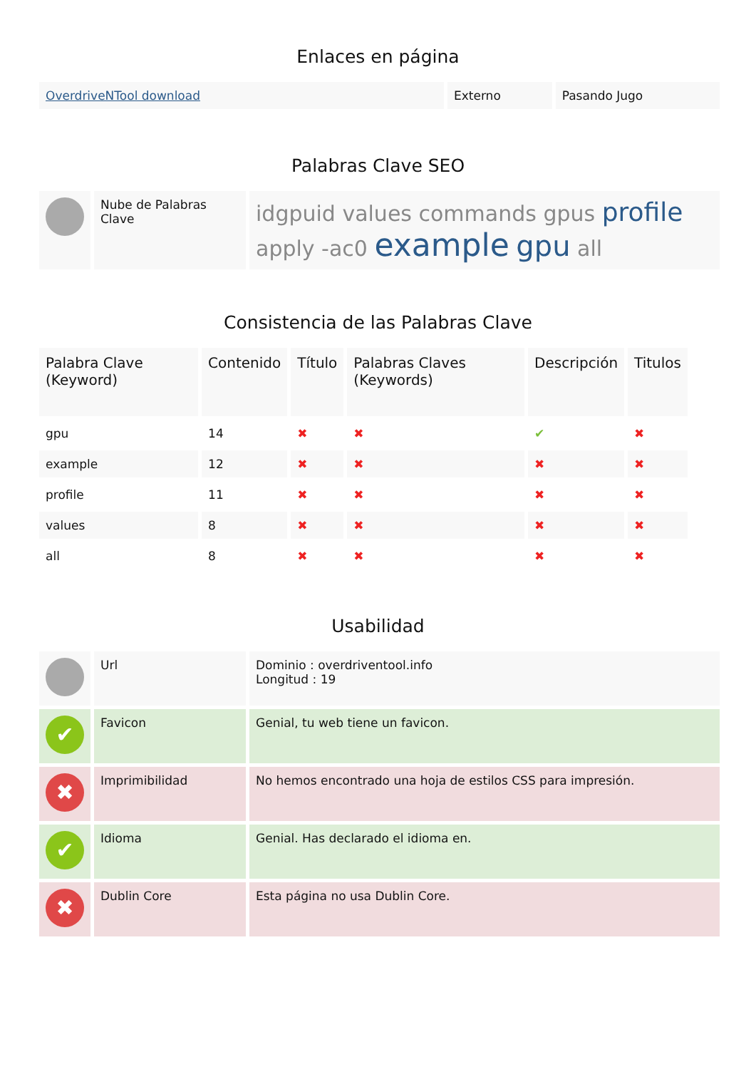Enlaces en página
| OverdriveNTool download | Externo | Pasando Jugo |
Palabras Clave SEO
| | Nube de Palabras Clave | idgpuid values commands gpus profile apply -ac0 example gpu all |
Consistencia de las Palabras Clave
| Palabra Clave (Keyword) | Contenido | Título | Palabras Claves (Keywords) | Descripción | Titulos |
| --- | --- | --- | --- | --- | --- |
| gpu | 14 | ✖ | ✖ | ✔ | ✖ |
| example | 12 | ✖ | ✖ | ✖ | ✖ |
| profile | 11 | ✖ | ✖ | ✖ | ✖ |
| values | 8 | ✖ | ✖ | ✖ | ✖ |
| all | 8 | ✖ | ✖ | ✖ | ✖ |
Usabilidad
| | Url | Dominio : overdriventool.info Longitud : 19 |
| ✔ | Favicon | Genial, tu web tiene un favicon. |
| ✖ | Imprimibilidad | No hemos encontrado una hoja de estilos CSS para impresión. |
| ✔ | Idioma | Genial. Has declarado el idioma en. |
| ✖ | Dublin Core | Esta página no usa Dublin Core. |